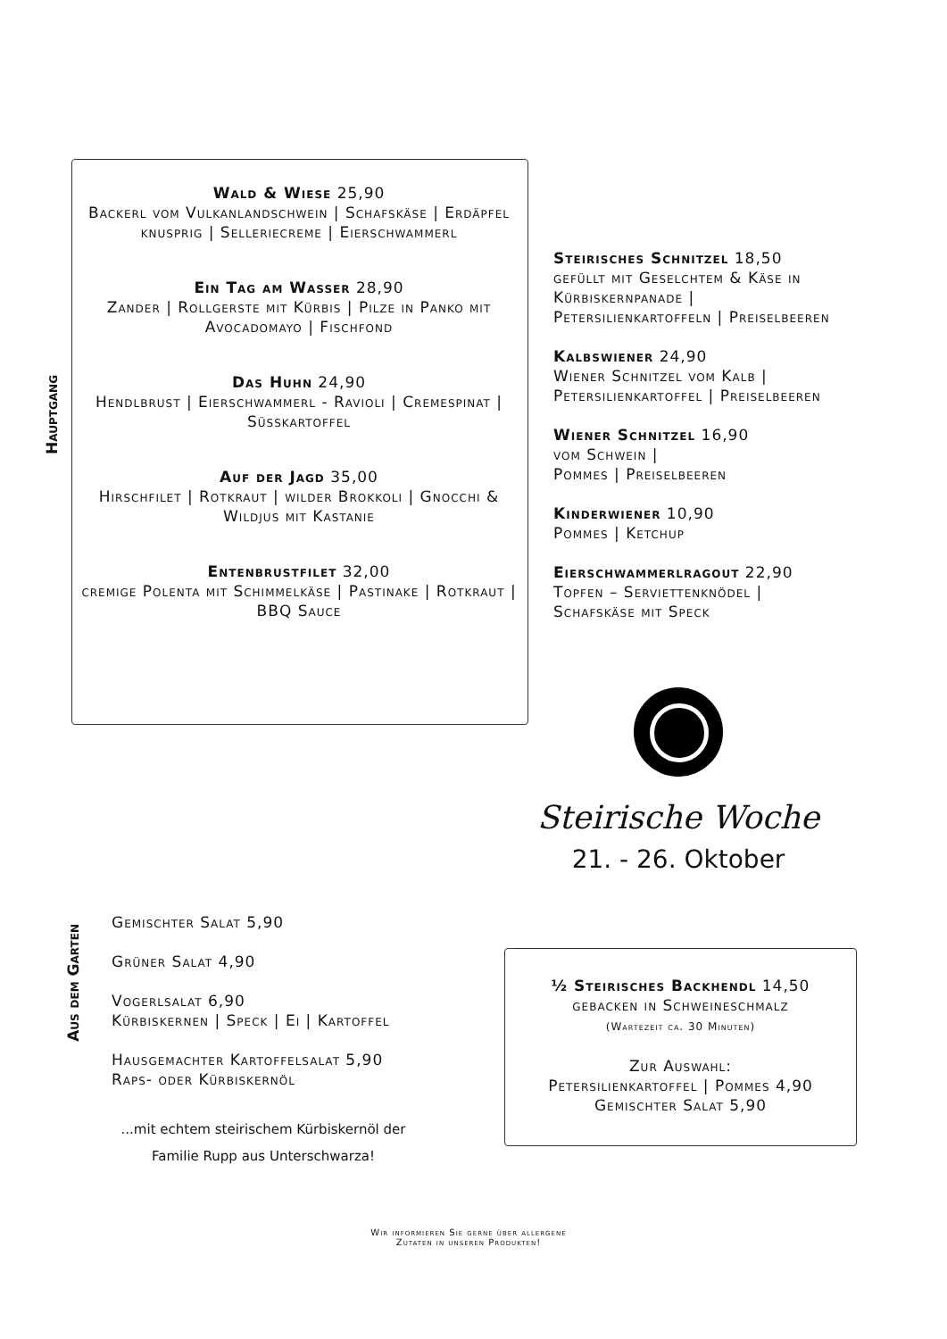Hauptgang
Wald & Wiese 25,90
Backerl vom Vulkanlandschwein | Schafskäse | Erdäpfel knusprig | Selleriecreme | Eierschwammerl
Ein Tag am Wasser 28,90
Zander | Rollgerste mit Kürbis | Pilze in Panko mit Avocadomayo | Fischfond
Das Huhn 24,90
Hendlbrust | Eierschwammerl - Ravioli | Cremespinat | Süsskartoffel
Auf der Jagd 35,00
Hirschfilet | Rotkraut | wilder Brokkoli | Gnocchi & Wildjus mit Kastanie
Entenbrustfilet 32,00
cremige Polenta mit Schimmelkäse | Pastinake | Rotkraut | BBQ Sauce
Steirisches Schnitzel 18,50
gefüllt mit Geselchtem & Käse in Kürbiskernpanade |
Petersilienkartoffeln | Preiselbeeren
Kalbswiener 24,90
Wiener Schnitzel vom Kalb |
Petersilienkartoffel | Preiselbeeren
Wiener Schnitzel 16,90
vom Schwein |
Pommes | Preiselbeeren
Kinderwiener 10,90
Pommes | Ketchup
Eierschwammerlragout 22,90
Topfen – Serviettenknödel |
Schafskäse mit Speck
Steirische Woche
21. - 26. Oktober
Aus dem Garten
Gemischter Salat 5,90
Grüner Salat 4,90
Vogerlsalat 6,90
Kürbiskernen | Speck | Ei | Kartoffel
Hausgemachter Kartoffelsalat 5,90
Raps- oder Kürbiskernöl
...mit echtem steirischem Kürbiskernöl der Familie Rupp aus Unterschwarza!
½ Steirisches Backhendl 14,50
gebacken in Schweineschmalz
(Wartezeit ca. 30 Minuten)
Zur Auswahl:
Petersilienkartoffel | Pommes 4,90
Gemischter Salat 5,90
Wir informieren Sie gerne über allergene Zutaten in unseren Produkten!